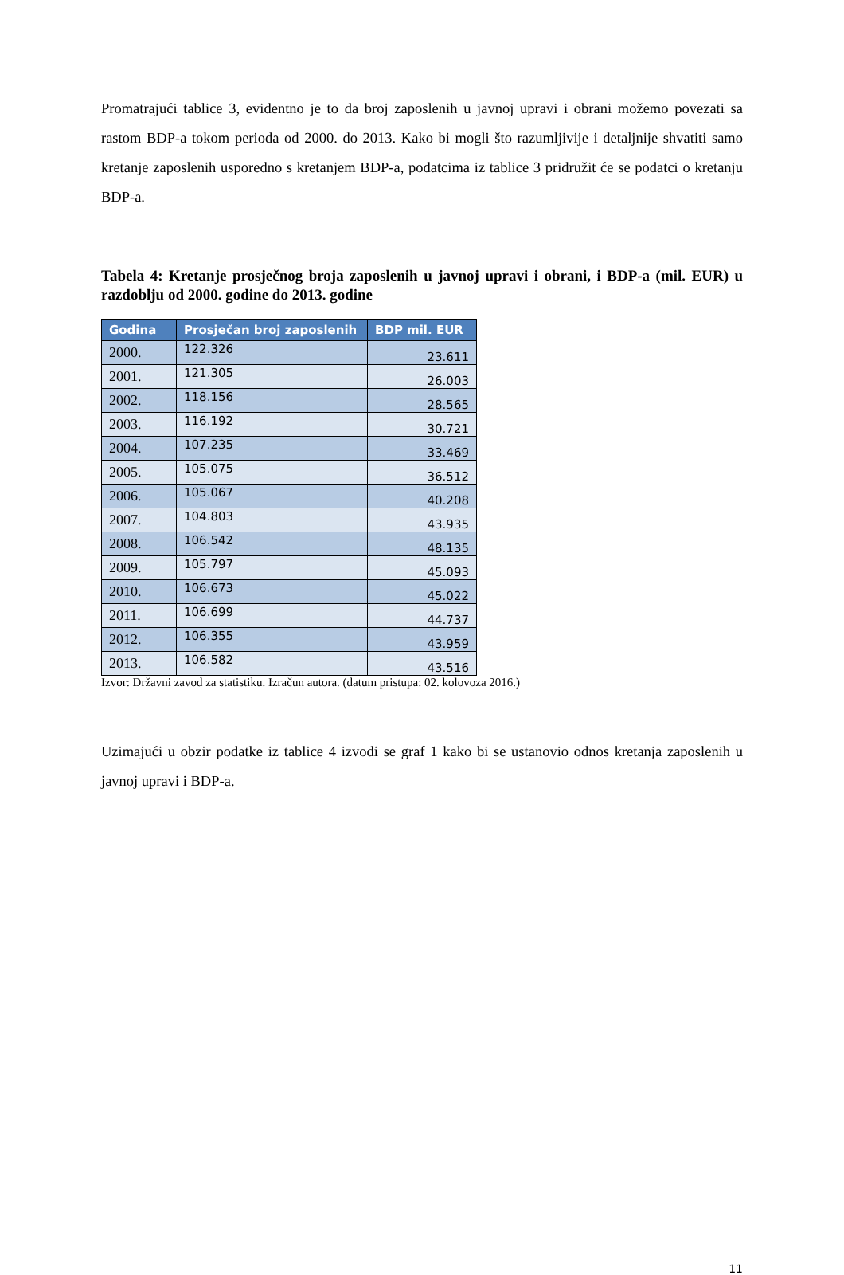Promatrajući tablice 3, evidentno je to da broj zaposlenih u javnoj upravi i obrani možemo povezati sa rastom BDP-a tokom perioda od 2000. do 2013. Kako bi mogli što razumljivije i detaljnije shvatiti samo kretanje zaposlenih usporedno s kretanjem BDP-a, podatcima iz tablice 3 pridružit će se podatci o kretanju BDP-a.
Tabela 4: Kretanje prosječnog broja zaposlenih u javnoj upravi i obrani, i BDP-a (mil. EUR) u razdoblju od 2000. godine do 2013. godine
| Godina | Prosječan broj zaposlenih | BDP mil. EUR |
| --- | --- | --- |
| 2000. | 122.326 | 23.611 |
| 2001. | 121.305 | 26.003 |
| 2002. | 118.156 | 28.565 |
| 2003. | 116.192 | 30.721 |
| 2004. | 107.235 | 33.469 |
| 2005. | 105.075 | 36.512 |
| 2006. | 105.067 | 40.208 |
| 2007. | 104.803 | 43.935 |
| 2008. | 106.542 | 48.135 |
| 2009. | 105.797 | 45.093 |
| 2010. | 106.673 | 45.022 |
| 2011. | 106.699 | 44.737 |
| 2012. | 106.355 | 43.959 |
| 2013. | 106.582 | 43.516 |
Izvor: Državni zavod za statistiku. Izračun autora. (datum pristupa: 02. kolovoza 2016.)
Uzimajući u obzir podatke iz tablice 4 izvodi se graf 1 kako bi se ustanovio odnos kretanja zaposlenih u javnoj upravi i BDP-a.
11